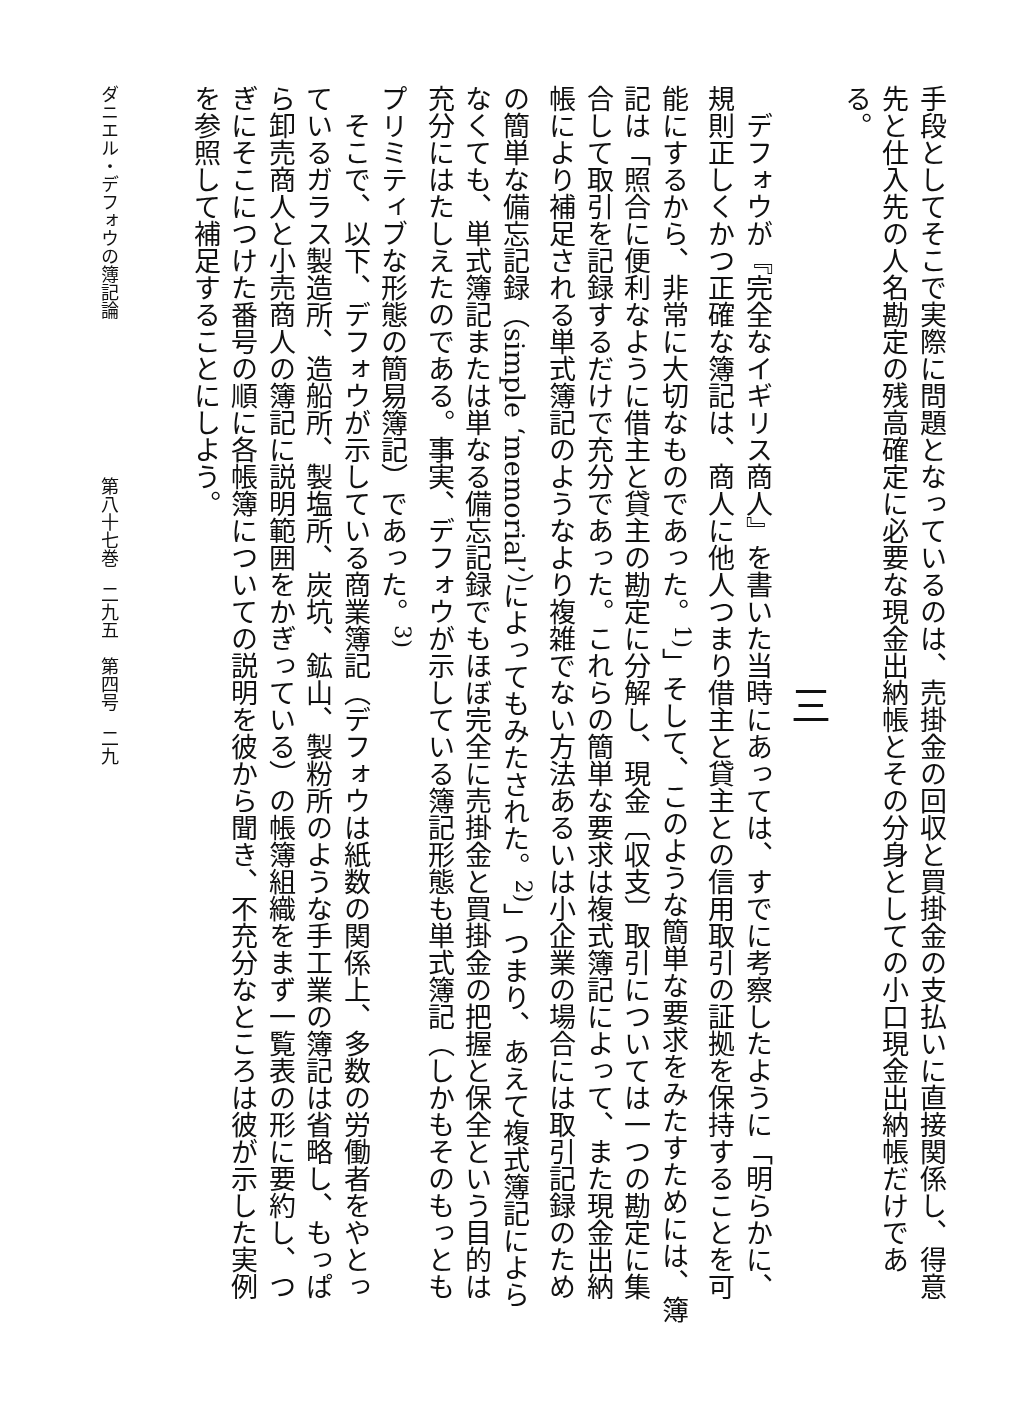手段としてそこで実際に問題となっているのは、売掛金の回収と買掛金の支払いに直接関係し、得意先と仕入先の人名勘定の残高確定に必要な現金出納帳とその分身としての小口現金出納帳だけである。
三
デフォウが『完全なイギリス商人』を書いた当時にあっては、すでに考察したように「明らかに、規則正しくかつ正確な簿記は、商人に他人つまり借主と貸主との信用取引の証拠を保持することを可能にするから、非常に大切なものであった。<sup>1)</sup>」そして、このような簡単な要求をみたすためには、簿記は「照合に便利なように借主と貸主の勘定に分解し、現金〔収支〕取引については一つの勘定に集合して取引を記録するだけで充分であった。これらの簡単な要求は複式簿記によって、また現金出納帳により補足される単式簿記のようなより複雑でない方法あるいは小企業の場合には取引記録のための簡単な備忘記録（simple ‘memorial’）によってもみたされた。<sup>2)</sup>」つまり、あえて複式簿記によらなくても、単式簿記または単なる備忘記録でもほぼ完全に売掛金と買掛金の把握と保全という目的は充分にはたしえたのである。事実、デフォウが示している簿記形態も単式簿記（しかもそのもっともプリミティブな形態の簡易簿記）であった。<sup>3)</sup>
そこで、以下、デフォウが示している商業簿記（デフォウは紙数の関係上、多数の労働者をやとっているガラス製造所、造船所、製塩所、炭坑、鉱山、製粉所のような手工業の簿記は省略し、もっぱら卸売商人と小売商人の簿記に説明範囲をかぎっている）の帳簿組織をまず一覧表の形に要約し、つぎにそこにつけた番号の順に各帳簿についての説明を彼から聞き、不充分なところは彼が示した実例を参照して補足することにしよう。
ダニエル・デフォウの簿記論 第八十七巻　二九五　第四号　二九